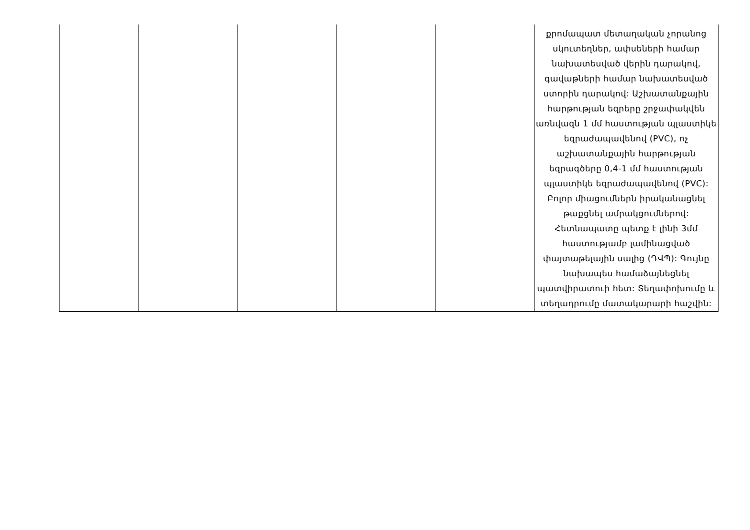| | | | | | քրոմապատ մետաղական չորանոց սկուտեղներ, ափսեների համար նախատեսված վերին դարակով, գավաթների համար նախատեսված ստորին դարակով: Աշխատանքային հարթության եզրերը շրջափակվեն առնվազն 1 մմ հաստության պլաստիկե եզրաժապավենով (PVC), ոչ աշխատանքային հարթության եզրագծերը 0,4-1 մմ հաստության պլաստիկե եզրաժապավենով (PVC): Բոլոր միացումներն իրականացնել թաքցնել ամրակցումներով: Հետնապատը պետք է լինի 3մմ հաստությամբ լամինացված փայտաթելային սալից (ԴՎՊ): Գույնը նախապես համաձայնեցնել պատվիրատուի հետ: Տեղափոխումը և տեղադրումը մատակարարի հաշվին: |